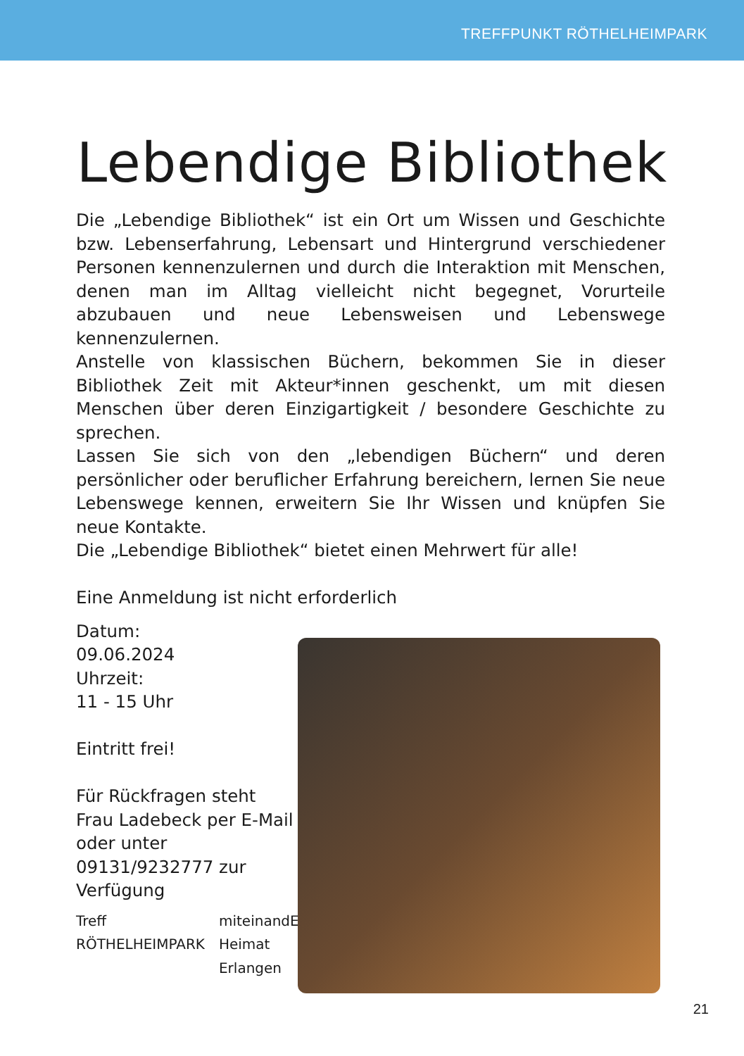TREFFPUNKT RÖTHELHEIMPARK
Lebendige Bibliothek
Die „Lebendige Bibliothek“ ist ein Ort um Wissen und Geschichte bzw. Lebenserfahrung, Lebensart und Hintergrund verschiedener Personen kennenzulernen und durch die Interaktion mit Menschen, denen man im Alltag vielleicht nicht begegnet, Vorurteile abzubauen und neue Lebensweisen und Lebenswege kennenzulernen.
Anstelle von klassischen Büchern, bekommen Sie in dieser Bibliothek Zeit mit Akteur*innen geschenkt, um mit diesen Menschen über deren Einzigartigkeit / besondere Geschichte zu sprechen.
Lassen Sie sich von den „lebendigen Büchern“ und deren persönlicher oder beruflicher Erfahrung bereichern, lernen Sie neue Lebenswege kennen, erweitern Sie Ihr Wissen und knüpfen Sie neue Kontakte.
Die „Lebendige Bibliothek“ bietet einen Mehrwert für alle!
Eine Anmeldung ist nicht erforderlich
Datum:
09.06.2024
Uhrzeit:
11 - 15 Uhr
Eintritt frei!
Für Rückfragen steht Frau Ladebeck per E-Mail oder unter 09131/9232777 zur Verfügung
Treff RÖTHELHEIMPARK miteinandER
Heimat Erlangen
21